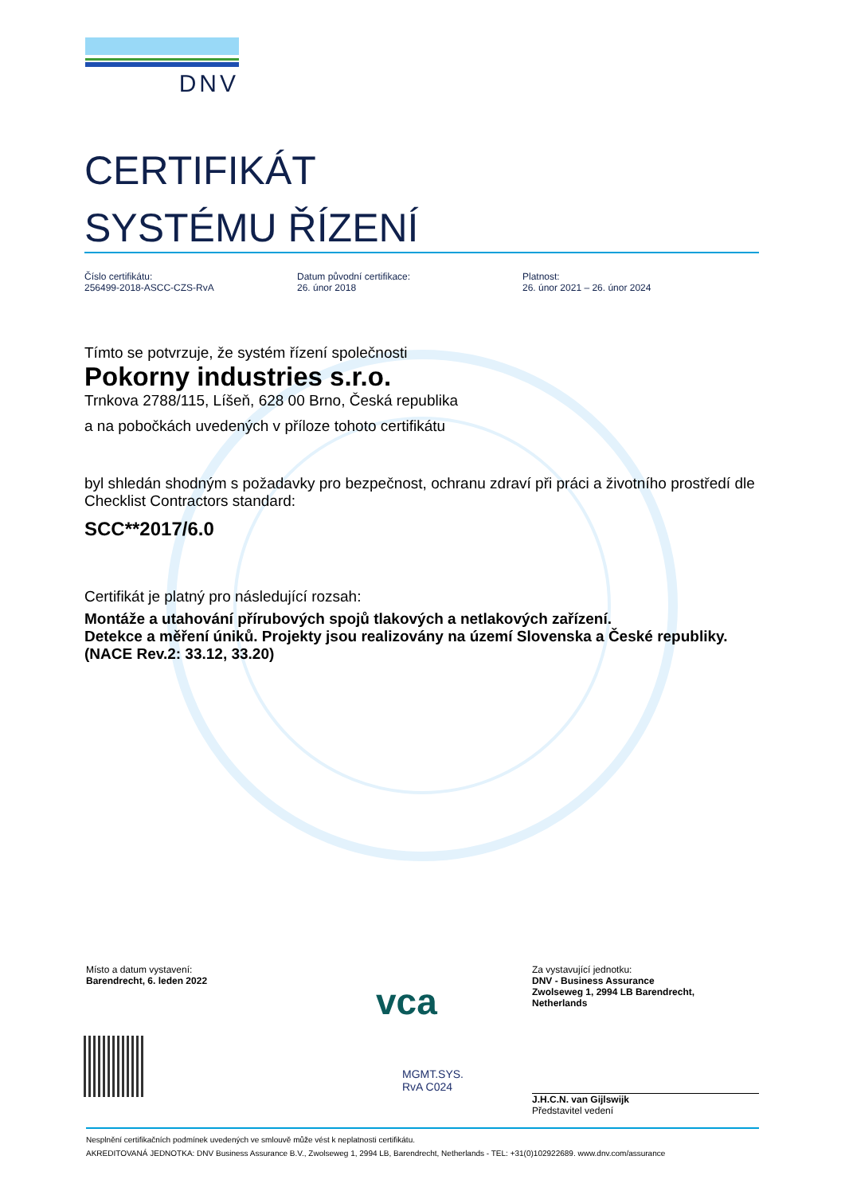DNV
CERTIFIKÁT
SYSTÉMU ŘÍZENÍ
Číslo certifikátu:
256499-2018-ASCC-CZS-RvA
Datum původní certifikace:
26. únor 2018
Platnost:
26. únor 2021 – 26. únor 2024
Tímto se potvrzuje, že systém řízení společnosti
Pokorny industries s.r.o.
Trnkova 2788/115, Líšeň, 628 00 Brno, Česká republika
a na pobočkách uvedených v příloze tohoto certifikátu
byl shledán shodným s požadavky pro bezpečnost, ochranu zdraví při práci a životního prostředí dle Checklist Contractors standard:
SCC**2017/6.0
Certifikát je platný pro následující rozsah:
Montáže a utahování přírubových spojů tlakových a netlakových zařízení.
Detekce a měření úniků. Projekty jsou realizovány na území Slovenska a České republiky.
(NACE Rev.2: 33.12, 33.20)
Místo a datum vystavení:
Barendrecht, 6. leden 2022
vca
MGMT.SYS.
RvA C024
Za vystavující jednotku:
DNV - Business Assurance
Zwolseweg 1, 2994 LB Barendrecht,
Netherlands
J.H.C.N. van Gijlswijk
Představitel vedení
Nesplnění certifikačních podmínek uvedených ve smlouvě může vést k neplatnosti certifikátu.
AKREDITOVANÁ JEDNOTKA: DNV Business Assurance B.V., Zwolseweg 1, 2994 LB, Barendrecht, Netherlands - TEL: +31(0)102922689. www.dnv.com/assurance